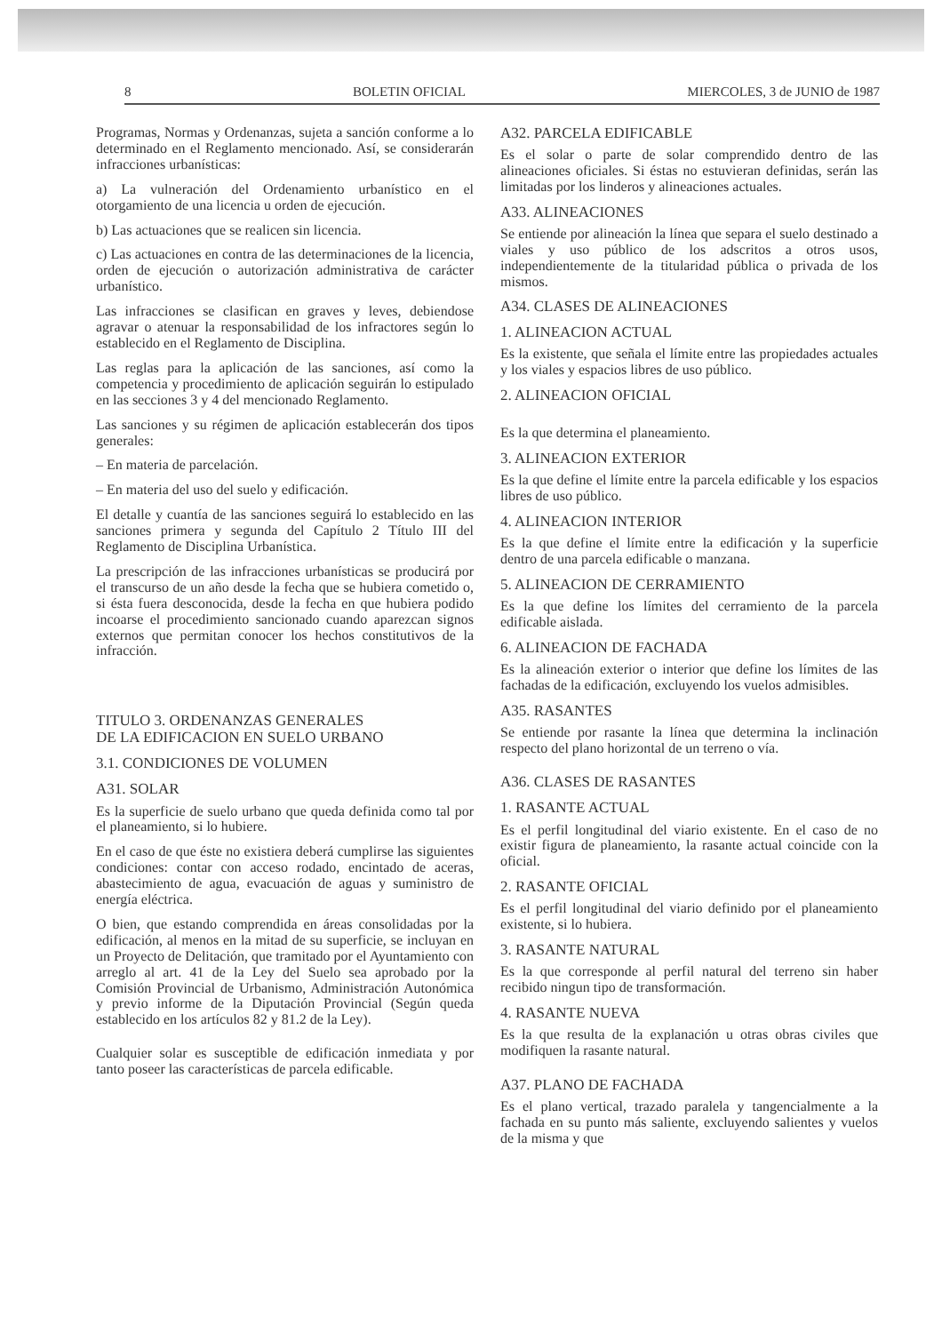8 BOLETIN OFICIAL MIERCOLES, 3 de JUNIO de 1987
Programas, Normas y Ordenanzas, sujeta a sanción conforme a lo determinado en el Reglamento mencionado. Así, se considerarán infracciones urbanísticas:
a) La vulneración del Ordenamiento urbanístico en el otorgamiento de una licencia u orden de ejecución.
b) Las actuaciones que se realicen sin licencia.
c) Las actuaciones en contra de las determinaciones de la licencia, orden de ejecución o autorización administrativa de carácter urbanístico.
Las infracciones se clasifican en graves y leves, debiendose agravar o atenuar la responsabilidad de los infractores según lo establecido en el Reglamento de Disciplina.
Las reglas para la aplicación de las sanciones, así como la competencia y procedimiento de aplicación seguirán lo estipulado en las secciones 3 y 4 del mencionado Reglamento.
Las sanciones y su régimen de aplicación establecerán dos tipos generales:
– En materia de parcelación.
– En materia del uso del suelo y edificación.
El detalle y cuantía de las sanciones seguirá lo establecido en las sanciones primera y segunda del Capítulo 2 Título III del Reglamento de Disciplina Urbanística.
La prescripción de las infracciones urbanísticas se producirá por el transcurso de un año desde la fecha que se hubiera cometido o, si ésta fuera desconocida, desde la fecha en que hubiera podido incoarse el procedimiento sancionado cuando aparezcan signos externos que permitan conocer los hechos constitutivos de la infracción.
TITULO 3. ORDENANZAS GENERALES
DE LA EDIFICACION EN SUELO URBANO
3.1. CONDICIONES DE VOLUMEN
A31. SOLAR
Es la superficie de suelo urbano que queda definida como tal por el planeamiento, si lo hubiere.
En el caso de que éste no existiera deberá cumplirse las siguientes condiciones: contar con acceso rodado, encintado de aceras, abastecimiento de agua, evacuación de aguas y suministro de energía eléctrica.
O bien, que estando comprendida en áreas consolidadas por la edificación, al menos en la mitad de su superficie, se incluyan en un Proyecto de Delitación, que tramitado por el Ayuntamiento con arreglo al art. 41 de la Ley del Suelo sea aprobado por la Comisión Provincial de Urbanismo, Administración Autonómica y previo informe de la Diputación Provincial (Según queda establecido en los artículos 82 y 81.2 de la Ley).
Cualquier solar es susceptible de edificación inmediata y por tanto poseer las características de parcela edificable.
A32. PARCELA EDIFICABLE
Es el solar o parte de solar comprendido dentro de las alineaciones oficiales. Si éstas no estuvieran definidas, serán las limitadas por los linderos y alineaciones actuales.
A33. ALINEACIONES
Se entiende por alineación la línea que separa el suelo destinado a viales y uso público de los adscritos a otros usos, independientemente de la titularidad pública o privada de los mismos.
A34. CLASES DE ALINEACIONES
1. ALINEACION ACTUAL
Es la existente, que señala el límite entre las propiedades actuales y los viales y espacios libres de uso público.
2. ALINEACION OFICIAL
Es la que determina el planeamiento.
3. ALINEACION EXTERIOR
Es la que define el límite entre la parcela edificable y los espacios libres de uso público.
4. ALINEACION INTERIOR
Es la que define el límite entre la edificación y la superficie dentro de una parcela edificable o manzana.
5. ALINEACION DE CERRAMIENTO
Es la que define los límites del cerramiento de la parcela edificable aislada.
6. ALINEACION DE FACHADA
Es la alineación exterior o interior que define los límites de las fachadas de la edificación, excluyendo los vuelos admisibles.
A35. RASANTES
Se entiende por rasante la línea que determina la inclinación respecto del plano horizontal de un terreno o vía.
A36. CLASES DE RASANTES
1. RASANTE ACTUAL
Es el perfil longitudinal del viario existente. En el caso de no existir figura de planeamiento, la rasante actual coincide con la oficial.
2. RASANTE OFICIAL
Es el perfil longitudinal del viario definido por el planeamiento existente, si lo hubiera.
3. RASANTE NATURAL
Es la que corresponde al perfil natural del terreno sin haber recibido ningun tipo de transformación.
4. RASANTE NUEVA
Es la que resulta de la explanación u otras obras civiles que modifiquen la rasante natural.
A37. PLANO DE FACHADA
Es el plano vertical, trazado paralela y tangencialmente a la fachada en su punto más saliente, excluyendo salientes y vuelos de la misma y que